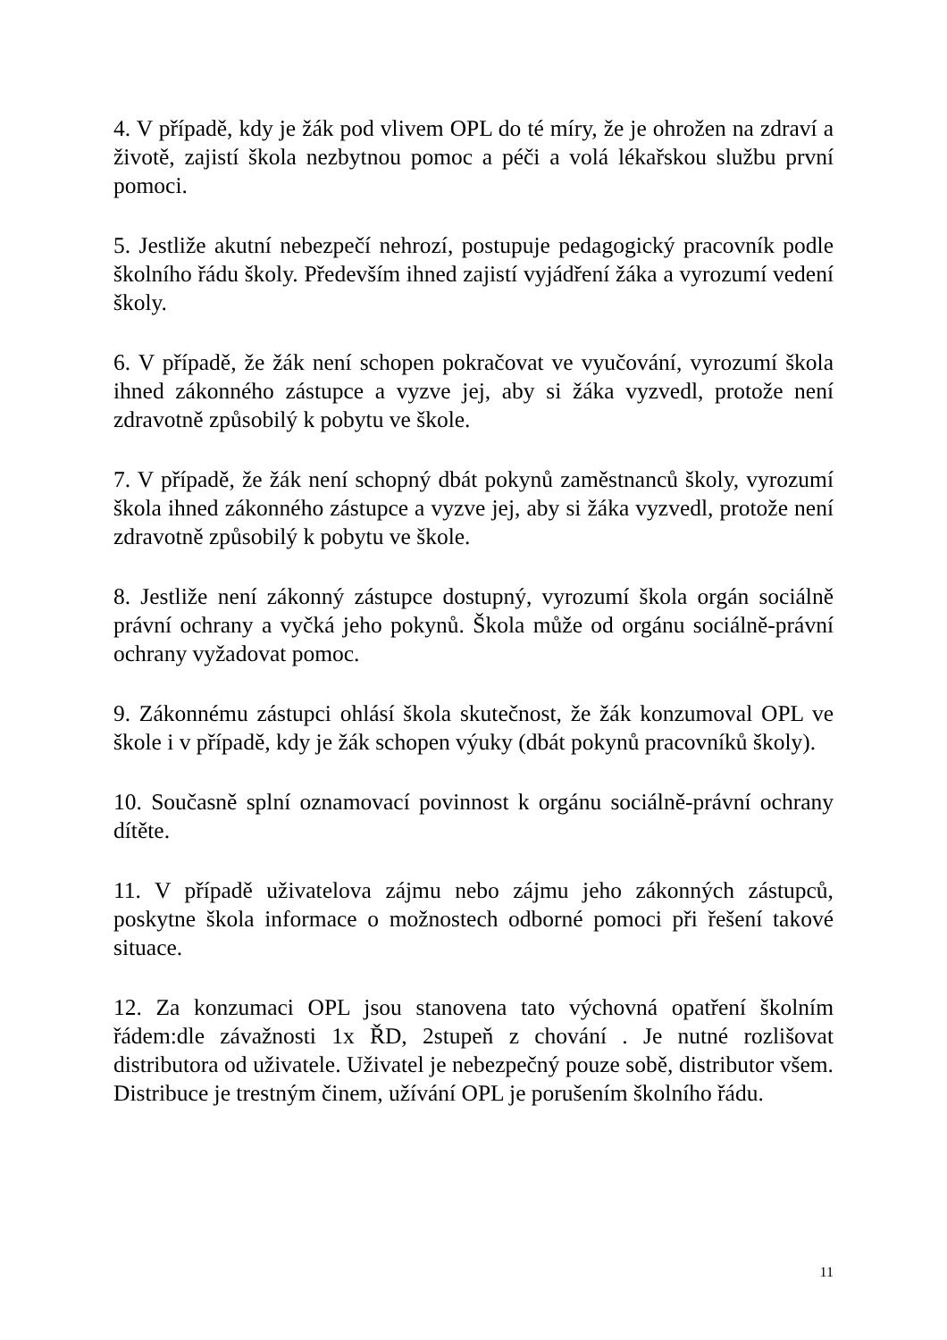4. V případě, kdy je žák pod vlivem OPL do té míry, že je ohrožen na zdraví a životě, zajistí škola nezbytnou pomoc a péči a volá lékařskou službu první pomoci.
5. Jestliže akutní nebezpečí nehrozí, postupuje pedagogický pracovník podle školního řádu školy. Především ihned zajistí vyjádření žáka a vyrozumí vedení školy.
6. V případě, že žák není schopen pokračovat ve vyučování, vyrozumí škola ihned zákonného zástupce a vyzve jej, aby si žáka vyzvedl, protože není zdravotně způsobilý k pobytu ve škole.
7. V případě, že žák není schopný dbát pokynů zaměstnanců školy, vyrozumí škola ihned zákonného zástupce a vyzve jej, aby si žáka vyzvedl, protože není zdravotně způsobilý k pobytu ve škole.
8. Jestliže není zákonný zástupce dostupný, vyrozumí škola orgán sociálně právní ochrany a vyčká jeho pokynů. Škola může od orgánu sociálně-právní ochrany vyžadovat pomoc.
9. Zákonnému zástupci ohlásí škola skutečnost, že žák konzumoval OPL ve škole i v případě, kdy je žák schopen výuky (dbát pokynů pracovníků školy).
10. Současně splní oznamovací povinnost k orgánu sociálně-právní ochrany dítěte.
11. V případě uživatelova zájmu nebo zájmu jeho zákonných zástupců, poskytne škola informace o možnostech odborné pomoci při řešení takové situace.
12. Za konzumaci OPL jsou stanovena tato výchovná opatření školním řádem:dle závažnosti 1x ŘD, 2stupeň z chování . Je nutné rozlišovat distributora od uživatele. Uživatel je nebezpečný pouze sobě, distributor všem. Distribuce je trestným činem, užívání OPL je porušením školního řádu.
11